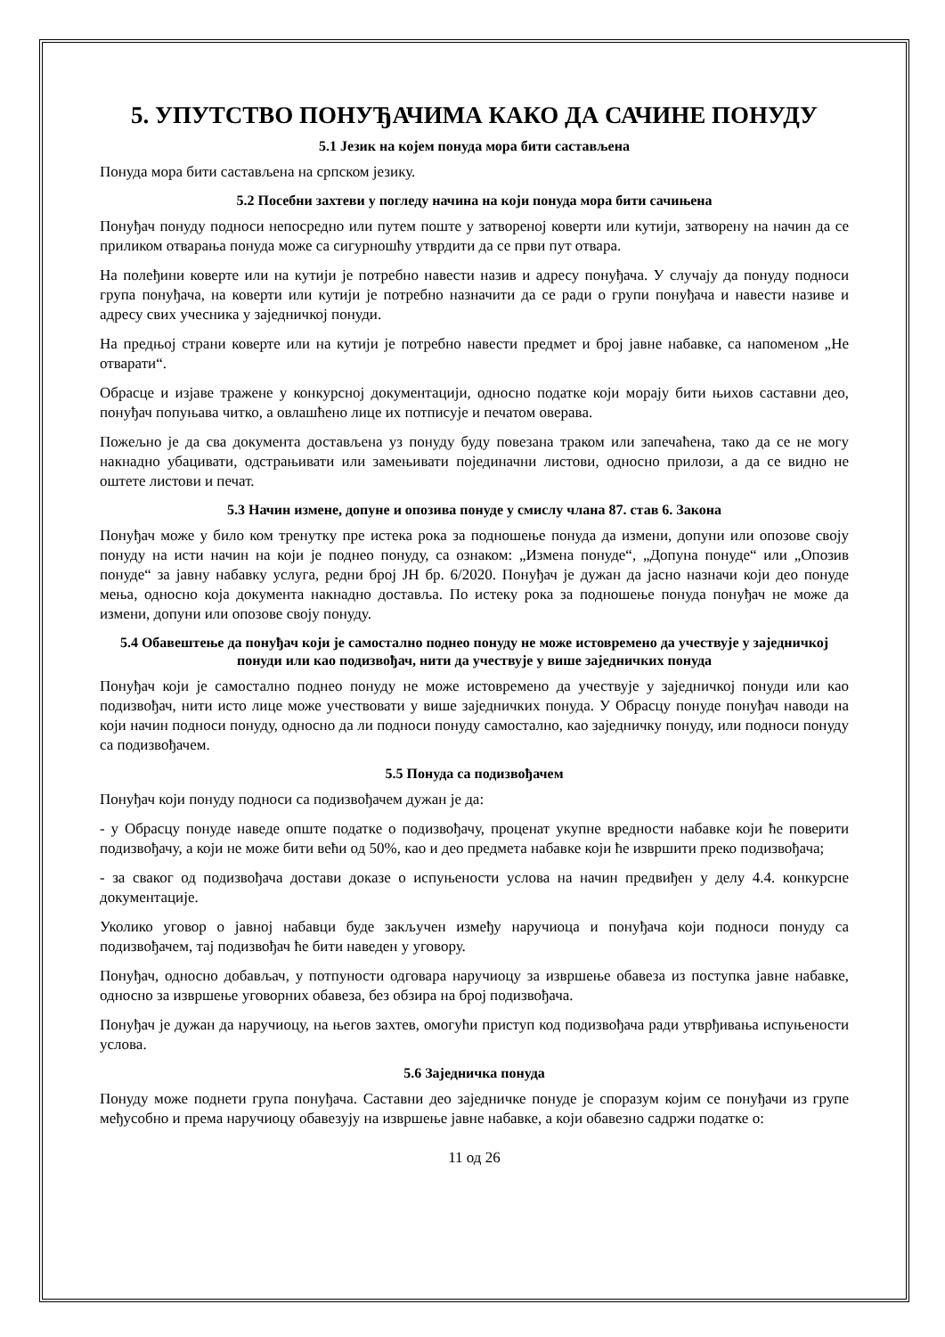5. УПУТСТВО ПОНУЂАЧИМА КАКО ДА САЧИНЕ ПОНУДУ
5.1 Језик на којем понуда мора бити састављена
Понуда мора бити састављена на српском језику.
5.2 Посебни захтеви у погледу начина на који понуда мора бити сачињена
Понуђач понуду подноси непосредно или путем поште у затвореној коверти или кутији, затворену на начин да се приликом отварања понуда може са сигурношћу утврдити да се први пут отвара.
На полеђини коверте или на кутији је потребно навести назив и адресу понуђача. У случају да понуду подноси група понуђача, на коверти или кутији је потребно назначити да се ради о групи понуђача и навести називе и адресу свих учесника у заједничкој понуди.
На предњој страни коверте или на кутији је потребно навести предмет и број јавне набавке, са напоменом „Не отварати“.
Обрасце и изјаве тражене у конкурсној документацији, односно податке који морају бити њихов саставни део, понуђач попуњава читко, а овлашћено лице их потписује и печатом оверава.
Пожељно је да сва документа достављена уз понуду буду повезана траком или запечаћена, тако да се не могу накнадно убацивати, одстрањивати или замењивати појединачни листови, односно прилози, а да се видно не оштете листови и печат.
5.3 Начин измене, допуне и опозива понуде у смислу члана 87. став 6. Закона
Понуђач може у било ком тренутку пре истека рока за подношење понуда да измени, допуни или опозове своју понуду на исти начин на који је поднео понуду, са ознаком: „Измена понуде“, „Допуна понуде“ или „Опозив понуде“ за јавну набавку услуга, редни број ЈН бр. 6/2020. Понуђач је дужан да јасно назначи који део понуде мења, односно која документа накнадно доставља. По истеку рока за подношење понуда понуђач не може да измени, допуни или опозове своју понуду.
5.4 Обавештење да понуђач који је самостално поднео понуду не може истовремено да учествује у заједничкој понуди или као подизвођач, нити да учествује у више заједничких понуда
Понуђач који је самостално поднео понуду не може истовремено да учествује у заједничкој понуди или као подизвођач, нити исто лице може учествовати у више заједничких понуда. У Обрасцу понуде понуђач наводи на који начин подноси понуду, односно да ли подноси понуду самостално, као заједничку понуду, или подноси понуду са подизвођачем.
5.5 Понуда са подизвођачем
Понуђач који понуду подноси са подизвођачем дужан је да:
- у Обрасцу понуде наведе опште податке о подизвођачу, проценат укупне вредности набавке који ће поверити подизвођачу, а који не може бити већи од 50%, као и део предмета набавке који ће извршити преко подизвођача;
- за сваког од подизвођача достави доказе о испуњености услова на начин предвиђен у делу 4.4. конкурсне документације.
Уколико уговор о јавној набавци буде закључен између наручиоца и понуђача који подноси понуду са подизвођачем, тај подизвођач ће бити наведен у уговору.
Понуђач, односно добављач, у потпуности одговара наручиоцу за извршење обавеза из поступка јавне набавке, односно за извршење уговорних обавеза, без обзира на број подизвођача.
Понуђач је дужан да наручиоцу, на његов захтев, омогући приступ код подизвођача ради утврђивања испуњености услова.
5.6 Заједничка понуда
Понуду може поднети група понуђача. Саставни део заједничке понуде је споразум којим се понуђачи из групе међусобно и према наручиоцу обавезују на извршење јавне набавке, а који обавезно садржи податке о:
11 од 26